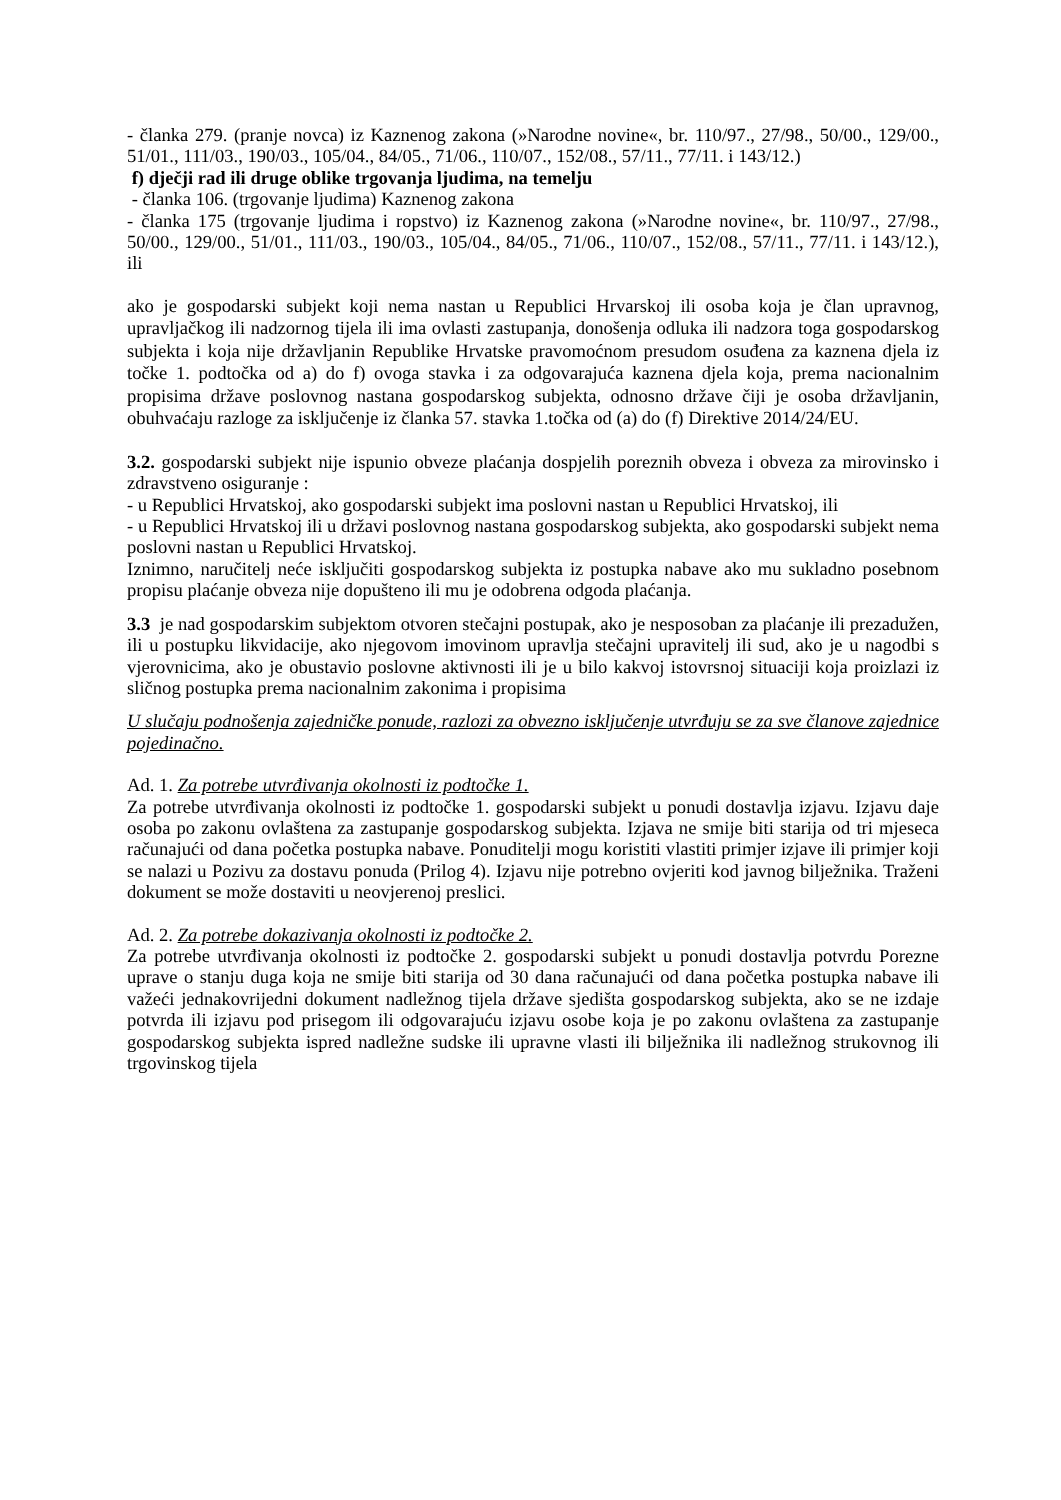- članka 279. (pranje novca) iz Kaznenog zakona (»Narodne novine«, br. 110/97., 27/98., 50/00., 129/00., 51/01., 111/03., 190/03., 105/04., 84/05., 71/06., 110/07., 152/08., 57/11., 77/11. i 143/12.)
f) dječji rad ili druge oblike trgovanja ljudima, na temelju
- članka 106. (trgovanje ljudima) Kaznenog zakona
- članka 175 (trgovanje ljudima i ropstvo) iz Kaznenog zakona (»Narodne novine«, br. 110/97., 27/98., 50/00., 129/00., 51/01., 111/03., 190/03., 105/04., 84/05., 71/06., 110/07., 152/08., 57/11., 77/11. i 143/12.), ili
ako je gospodarski subjekt koji nema nastan u Republici Hrvarskoj ili osoba koja je član upravnog, upravljačkog ili nadzornog tijela ili ima ovlasti zastupanja, donošenja odluka ili nadzora toga gospodarskog subjekta i koja nije državljanin Republike Hrvatske pravomoćnom presudom osuđena za kaznena djela iz točke 1. podtočka od a) do f) ovoga stavka i za odgovarajuća kaznena djela koja, prema nacionalnim propisima države poslovnog nastana gospodarskog subjekta, odnosno države čiji je osoba državljanin, obuhvaćaju razloge za isključenje iz članka 57. stavka 1.točka od (a) do (f) Direktive 2014/24/EU.
3.2. gospodarski subjekt nije ispunio obveze plaćanja dospjelih poreznih obveza i obveza za mirovinsko i zdravstveno osiguranje :
- u Republici Hrvatskoj, ako gospodarski subjekt ima poslovni nastan u Republici Hrvatskoj, ili
- u Republici Hrvatskoj ili u državi poslovnog nastana gospodarskog subjekta, ako gospodarski subjekt nema poslovni nastan u Republici Hrvatskoj.
Iznimno, naručitelj neće isključiti gospodarskog subjekta iz postupka nabave ako mu sukladno posebnom propisu plaćanje obveza nije dopušteno ili mu je odobrena odgoda plaćanja.
3.3 je nad gospodarskim subjektom otvoren stečajni postupak, ako je nesposoban za plaćanje ili prezadužen, ili u postupku likvidacije, ako njegovom imovinom upravlja stečajni upravitelj ili sud, ako je u nagodbi s vjerovnicima, ako je obustavio poslovne aktivnosti ili je u bilo kakvoj istovrsnoj situaciji koja proizlazi iz sličnog postupka prema nacionalnim zakonima i propisima
U slučaju podnošenja zajedničke ponude, razlozi za obvezno isključenje utvrđuju se za sve članove zajednice pojedinačno.
Ad. 1. Za potrebe utvrđivanja okolnosti iz podtočke 1.
Za potrebe utvrđivanja okolnosti iz podtočke 1. gospodarski subjekt u ponudi dostavlja izjavu. Izjavu daje osoba po zakonu ovlaštena za zastupanje gospodarskog subjekta. Izjava ne smije biti starija od tri mjeseca računajući od dana početka postupka nabave. Ponuditelji mogu koristiti vlastiti primjer izjave ili primjer koji se nalazi u Pozivu za dostavu ponuda (Prilog 4). Izjavu nije potrebno ovjeriti kod javnog bilježnika. Traženi dokument se može dostaviti u neovjerenoj preslici.
Ad. 2. Za potrebe dokazivanja okolnosti iz podtočke 2.
Za potrebe utvrđivanja okolnosti iz podtočke 2. gospodarski subjekt u ponudi dostavlja potvrdu Porezne uprave o stanju duga koja ne smije biti starija od 30 dana računajući od dana početka postupka nabave ili važeći jednakovrijedni dokument nadležnog tijela države sjedišta gospodarskog subjekta, ako se ne izdaje potvrda ili izjavu pod prisegom ili odgovarajuću izjavu osobe koja je po zakonu ovlaštena za zastupanje gospodarskog subjekta ispred nadležne sudske ili upravne vlasti ili bilježnika ili nadležnog strukovnog ili trgovinskog tijela